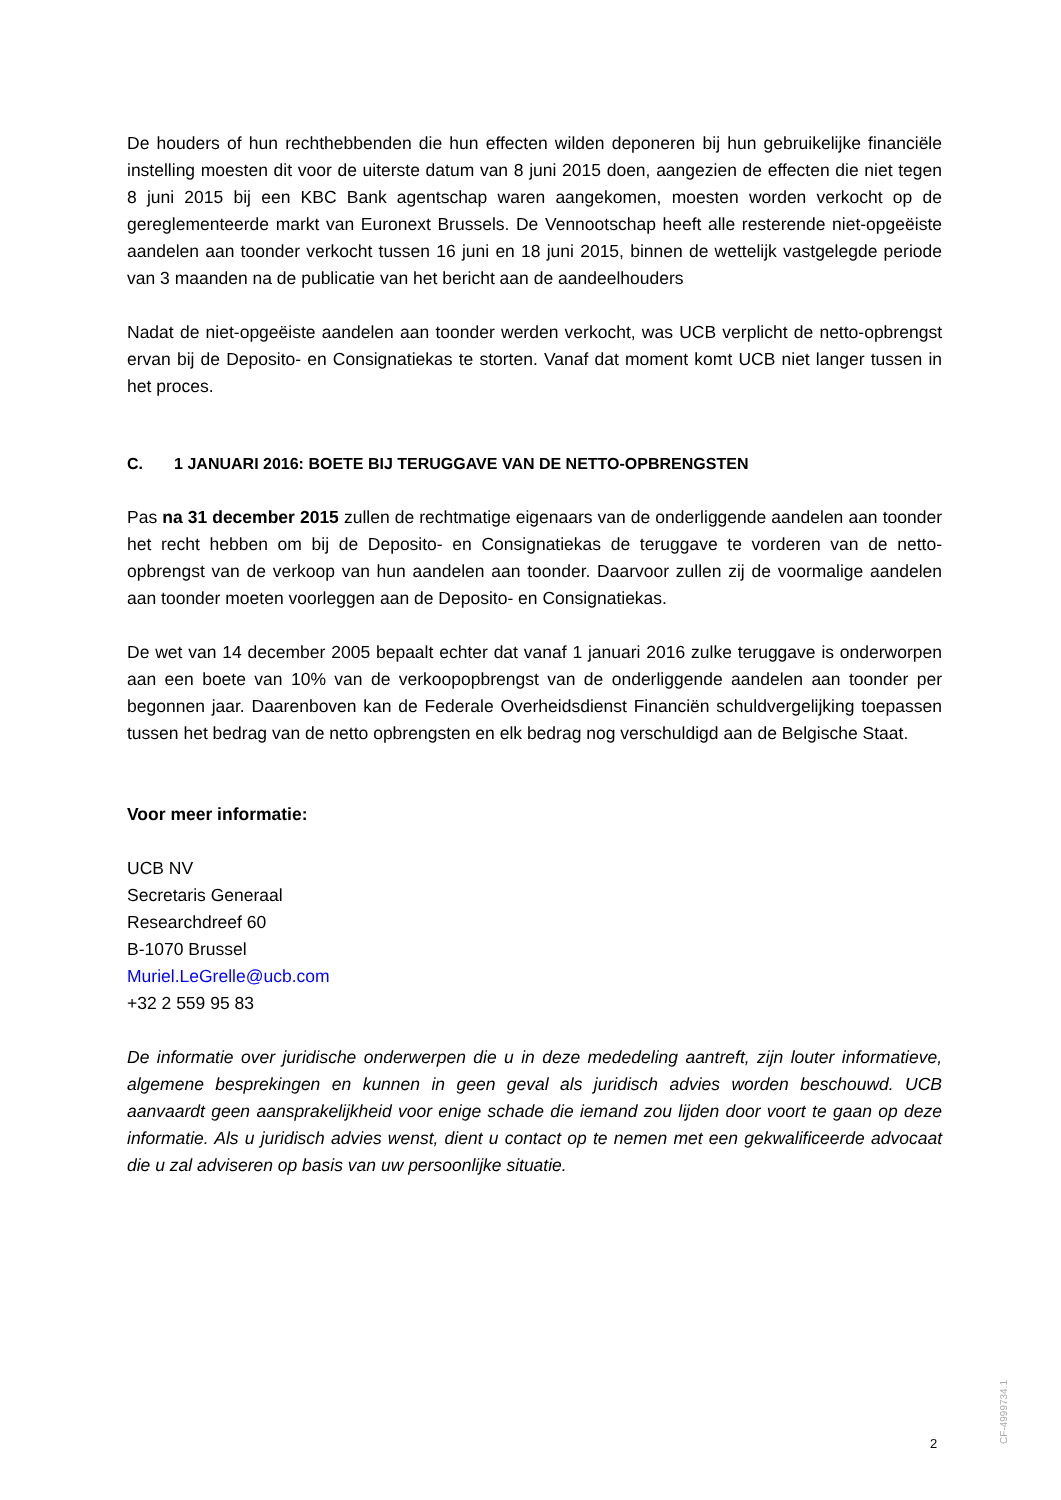De houders of hun rechthebbenden die hun effecten wilden deponeren bij hun gebruikelijke financiële instelling moesten dit voor de uiterste datum van 8 juni 2015 doen, aangezien de effecten die niet tegen 8 juni 2015 bij een KBC Bank agentschap waren aangekomen, moesten worden verkocht op de gereglementeerde markt van Euronext Brussels. De Vennootschap heeft alle resterende niet-opgeëiste aandelen aan toonder verkocht tussen 16 juni en 18 juni 2015, binnen de wettelijk vastgelegde periode van 3 maanden na de publicatie van het bericht aan de aandeelhouders
Nadat de niet-opgeëiste aandelen aan toonder werden verkocht, was UCB verplicht de netto-opbrengst ervan bij de Deposito- en Consignatiekas te storten. Vanaf dat moment komt UCB niet langer tussen in het proces.
C. 1 JANUARI 2016: BOETE BIJ TERUGGAVE VAN DE NETTO-OPBRENGSTEN
Pas na 31 december 2015 zullen de rechtmatige eigenaars van de onderliggende aandelen aan toonder het recht hebben om bij de Deposito- en Consignatiekas de teruggave te vorderen van de netto-opbrengst van de verkoop van hun aandelen aan toonder. Daarvoor zullen zij de voormalige aandelen aan toonder moeten voorleggen aan de Deposito- en Consignatiekas.
De wet van 14 december 2005 bepaalt echter dat vanaf 1 januari 2016 zulke teruggave is onderworpen aan een boete van 10% van de verkoopopbrengst van de onderliggende aandelen aan toonder per begonnen jaar. Daarenboven kan de Federale Overheidsdienst Financiën schuldvergelijking toepassen tussen het bedrag van de netto opbrengsten en elk bedrag nog verschuldigd aan de Belgische Staat.
Voor meer informatie:
UCB NV
Secretaris Generaal
Researchdreef 60
B-1070 Brussel
Muriel.LeGrelle@ucb.com
+32 2 559 95 83
De informatie over juridische onderwerpen die u in deze mededeling aantreft, zijn louter informatieve, algemene besprekingen en kunnen in geen geval als juridisch advies worden beschouwd. UCB aanvaardt geen aansprakelijkheid voor enige schade die iemand zou lijden door voort te gaan op deze informatie. Als u juridisch advies wenst, dient u contact op te nemen met een gekwalificeerde advocaat die u zal adviseren op basis van uw persoonlijke situatie.
CF-4999734.1
2